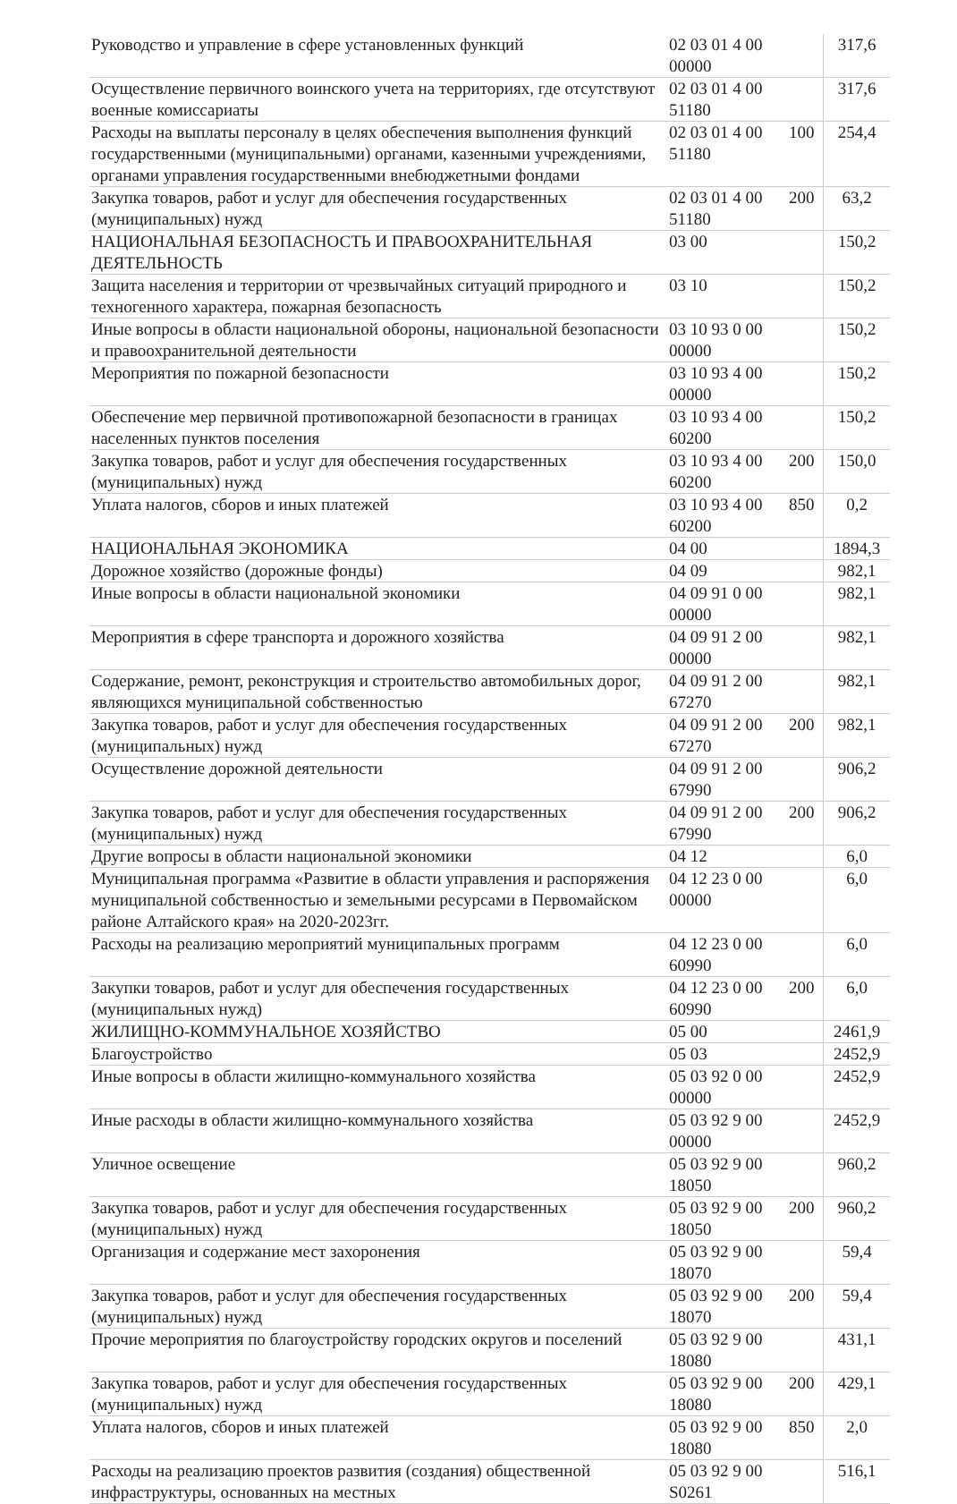| Руководство и управление в сфере установленных функций | 02 03 01 4 00 00000 | | 317,6 |
| Осуществление первичного воинского учета на территориях, где отсутствуют военные комиссариаты | 02 03 01 4 00 51180 | | 317,6 |
| Расходы на выплаты персоналу в целях обеспечения выполнения функций государственными (муниципальными) органами, казенными учреждениями, органами управления государственными внебюджетными фондами | 02 03 01 4 00 51180 | 100 | 254,4 |
| Закупка товаров, работ и услуг для обеспечения государственных (муниципальных) нужд | 02 03 01 4 00 51180 | 200 | 63,2 |
| НАЦИОНАЛЬНАЯ БЕЗОПАСНОСТЬ И ПРАВООХРАНИТЕЛЬНАЯ ДЕЯТЕЛЬНОСТЬ | 03 00 | | 150,2 |
| Защита населения и территории от чрезвычайных ситуаций природного и техногенного характера, пожарная безопасность | 03 10 | | 150,2 |
| Иные вопросы в области национальной обороны, национальной безопасности и правоохранительной деятельности | 03 10 93 0 00 00000 | | 150,2 |
| Мероприятия по пожарной безопасности | 03 10 93 4 00 00000 | | 150,2 |
| Обеспечение мер первичной противопожарной безопасности в границах населенных пунктов поселения | 03 10 93 4 00 60200 | | 150,2 |
| Закупка товаров, работ и услуг для обеспечения государственных (муниципальных) нужд | 03 10 93 4 00 60200 | 200 | 150,0 |
| Уплата налогов, сборов и иных платежей | 03 10 93 4 00 60200 | 850 | 0,2 |
| НАЦИОНАЛЬНАЯ ЭКОНОМИКА | 04 00 | | 1894,3 |
| Дорожное хозяйство (дорожные фонды) | 04 09 | | 982,1 |
| Иные вопросы в области национальной экономики | 04 09 91 0 00 00000 | | 982,1 |
| Мероприятия в сфере транспорта и дорожного хозяйства | 04 09 91 2 00 00000 | | 982,1 |
| Содержание, ремонт, реконструкция и строительство автомобильных дорог, являющихся муниципальной собственностью | 04 09 91 2 00 67270 | | 982,1 |
| Закупка товаров, работ и услуг для обеспечения государственных (муниципальных) нужд | 04 09 91 2 00 67270 | 200 | 982,1 |
| Осуществление дорожной деятельности | 04 09 91 2 00 67990 | | 906,2 |
| Закупка товаров, работ и услуг для обеспечения государственных (муниципальных) нужд | 04 09 91 2 00 67990 | 200 | 906,2 |
| Другие вопросы в области национальной экономики | 04 12 | | 6,0 |
| Муниципальная программа «Развитие в области управления и распоряжения муниципальной собственностью и земельными ресурсами в Первомайском районе Алтайского края» на 2020-2023гг. | 04 12 23 0 00 00000 | | 6,0 |
| Расходы на реализацию мероприятий муниципальных программ | 04 12 23 0 00 60990 | | 6,0 |
| Закупки товаров, работ и услуг для обеспечения государственных (муниципальных нужд) | 04 12 23 0 00 60990 | 200 | 6,0 |
| ЖИЛИЩНО-КОММУНАЛЬНОЕ ХОЗЯЙСТВО | 05 00 | | 2461,9 |
| Благоустройство | 05 03 | | 2452,9 |
| Иные вопросы в области жилищно-коммунального хозяйства | 05 03 92 0 00 00000 | | 2452,9 |
| Иные расходы в области жилищно-коммунального хозяйства | 05 03 92 9 00 00000 | | 2452,9 |
| Уличное освещение | 05 03 92 9 00 18050 | | 960,2 |
| Закупка товаров, работ и услуг для обеспечения государственных (муниципальных) нужд | 05 03 92 9 00 18050 | 200 | 960,2 |
| Организация и содержание мест захоронения | 05 03 92 9 00 18070 | | 59,4 |
| Закупка товаров, работ и услуг для обеспечения государственных (муниципальных) нужд | 05 03 92 9 00 18070 | 200 | 59,4 |
| Прочие мероприятия по благоустройству городских округов и поселений | 05 03 92 9 00 18080 | | 431,1 |
| Закупка товаров, работ и услуг для обеспечения государственных (муниципальных) нужд | 05 03 92 9 00 18080 | 200 | 429,1 |
| Уплата налогов, сборов и иных платежей | 05 03 92 9 00 18080 | 850 | 2,0 |
| Расходы на реализацию проектов развития (создания) общественной инфраструктуры, основанных на местных | 05 03 92 9 00 S0261 | | 516,1 |